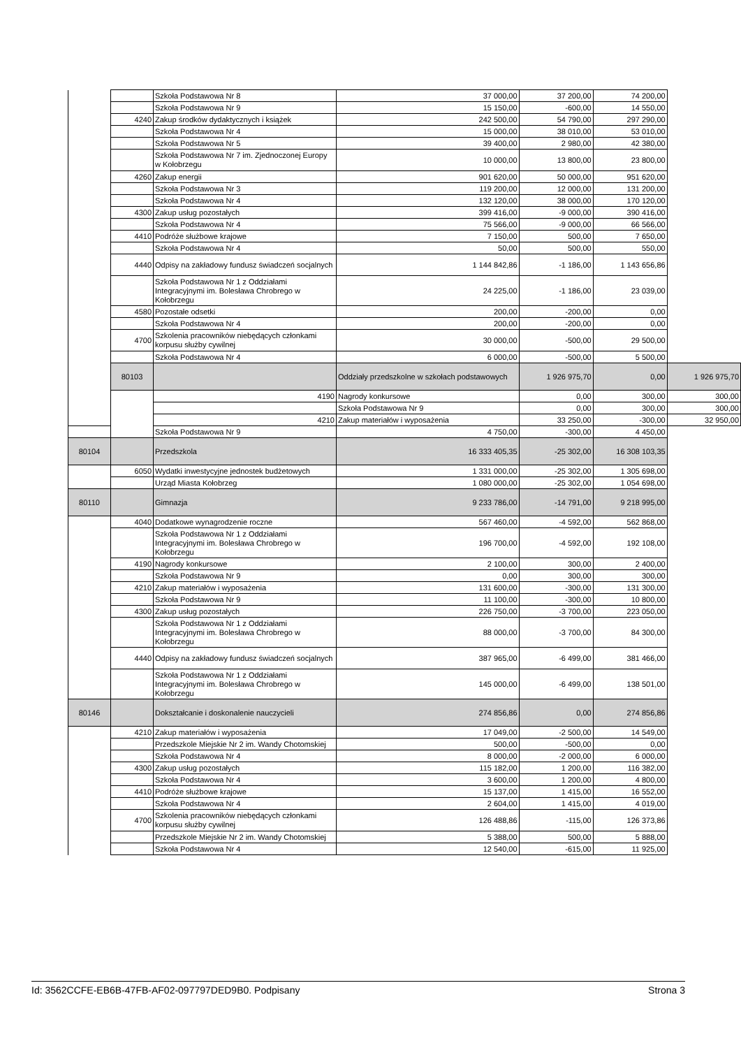| | | Szkoła Podstawowa Nr 8 | 37 000,00 | 37 200,00 | 74 200,00 | |
| | | Szkoła Podstawowa Nr 9 | 15 150,00 | -600,00 | 14 550,00 | |
| | 4240 | Zakup środków dydaktycznych i książek | 242 500,00 | 54 790,00 | 297 290,00 | |
| | | Szkoła Podstawowa Nr 4 | 15 000,00 | 38 010,00 | 53 010,00 | |
| | | Szkoła Podstawowa Nr 5 | 39 400,00 | 2 980,00 | 42 380,00 | |
| | | Szkoła Podstawowa Nr 7 im. Zjednoczonej Europy w Kołobrzegu | 10 000,00 | 13 800,00 | 23 800,00 | |
| | 4260 | Zakup energii | 901 620,00 | 50 000,00 | 951 620,00 | |
| | | Szkoła Podstawowa Nr 3 | 119 200,00 | 12 000,00 | 131 200,00 | |
| | | Szkoła Podstawowa Nr 4 | 132 120,00 | 38 000,00 | 170 120,00 | |
| | 4300 | Zakup usług pozostałych | 399 416,00 | -9 000,00 | 390 416,00 | |
| | | Szkoła Podstawowa Nr 4 | 75 566,00 | -9 000,00 | 66 566,00 | |
| | 4410 | Podróże służbowe krajowe | 7 150,00 | 500,00 | 7 650,00 | |
| | | Szkoła Podstawowa Nr 4 | 50,00 | 500,00 | 550,00 | |
| | 4440 | Odpisy na zakładowy fundusz świadczeń socjalnych | 1 144 842,86 | -1 186,00 | 1 143 656,86 | |
| | | Szkoła Podstawowa Nr 1 z Oddziałami Integracyjnymi im. Bolesława Chrobrego w Kołobrzegu | 24 225,00 | -1 186,00 | 23 039,00 | |
| | 4580 | Pozostałe odsetki | 200,00 | -200,00 | 0,00 | |
| | | Szkoła Podstawowa Nr 4 | 200,00 | -200,00 | 0,00 | |
| | 4700 | Szkolenia pracowników niebędących członkami korpusu służby cywilnej | 30 000,00 | -500,00 | 29 500,00 | |
| | | Szkoła Podstawowa Nr 4 | 6 000,00 | -500,00 | 5 500,00 | |
| | 80103 | | Oddziały przedszkolne w szkołach podstawowych | 1 926 975,70 | 0,00 | 1 926 975,70 |
| | | 4190 | Nagrody konkursowe | 0,00 | 300,00 | 300,00 |
| | | | Szkoła Podstawowa Nr 9 | 0,00 | 300,00 | 300,00 |
| | | 4210 | Zakup materiałów i wyposażenia | 33 250,00 | -300,00 | 32 950,00 |
| | | Szkoła Podstawowa Nr 9 | 4 750,00 | -300,00 | 4 450,00 | |
| 80104 | | Przedszkola | 16 333 405,35 | -25 302,00 | 16 308 103,35 | |
| | 6050 | Wydatki inwestycyjne jednostek budżetowych | 1 331 000,00 | -25 302,00 | 1 305 698,00 | |
| | | Urząd Miasta Kołobrzeg | 1 080 000,00 | -25 302,00 | 1 054 698,00 | |
| 80110 | | Gimnazja | 9 233 786,00 | -14 791,00 | 9 218 995,00 | |
| | 4040 | Dodatkowe wynagrodzenie roczne | 567 460,00 | -4 592,00 | 562 868,00 | |
| | | Szkoła Podstawowa Nr 1 z Oddziałami Integracyjnymi im. Bolesława Chrobrego w Kołobrzegu | 196 700,00 | -4 592,00 | 192 108,00 | |
| | 4190 | Nagrody konkursowe | 2 100,00 | 300,00 | 2 400,00 | |
| | | Szkoła Podstawowa Nr 9 | 0,00 | 300,00 | 300,00 | |
| | 4210 | Zakup materiałów i wyposażenia | 131 600,00 | -300,00 | 131 300,00 | |
| | | Szkoła Podstawowa Nr 9 | 11 100,00 | -300,00 | 10 800,00 | |
| | 4300 | Zakup usług pozostałych | 226 750,00 | -3 700,00 | 223 050,00 | |
| | | Szkoła Podstawowa Nr 1 z Oddziałami Integracyjnymi im. Bolesława Chrobrego w Kołobrzegu | 88 000,00 | -3 700,00 | 84 300,00 | |
| | 4440 | Odpisy na zakładowy fundusz świadczeń socjalnych | 387 965,00 | -6 499,00 | 381 466,00 | |
| | | Szkoła Podstawowa Nr 1 z Oddziałami Integracyjnymi im. Bolesława Chrobrego w Kołobrzegu | 145 000,00 | -6 499,00 | 138 501,00 | |
| 80146 | | Dokształcanie i doskonalenie nauczycieli | 274 856,86 | 0,00 | 274 856,86 | |
| | 4210 | Zakup materiałów i wyposażenia | 17 049,00 | -2 500,00 | 14 549,00 | |
| | | Przedszkole Miejskie Nr 2 im. Wandy Chotomskiej | 500,00 | -500,00 | 0,00 | |
| | | Szkoła Podstawowa Nr 4 | 8 000,00 | -2 000,00 | 6 000,00 | |
| | 4300 | Zakup usług pozostałych | 115 182,00 | 1 200,00 | 116 382,00 | |
| | | Szkoła Podstawowa Nr 4 | 3 600,00 | 1 200,00 | 4 800,00 | |
| | 4410 | Podróże służbowe krajowe | 15 137,00 | 1 415,00 | 16 552,00 | |
| | | Szkoła Podstawowa Nr 4 | 2 604,00 | 1 415,00 | 4 019,00 | |
| | 4700 | Szkolenia pracowników niebędących członkami korpusu służby cywilnej | 126 488,86 | -115,00 | 126 373,86 | |
| | | Przedszkole Miejskie Nr 2 im. Wandy Chotomskiej | 5 388,00 | 500,00 | 5 888,00 | |
| | | Szkoła Podstawowa Nr 4 | 12 540,00 | -615,00 | 11 925,00 | |
Id: 3562CCFE-EB6B-47FB-AF02-097797DED9B0. Podpisany Strona 3